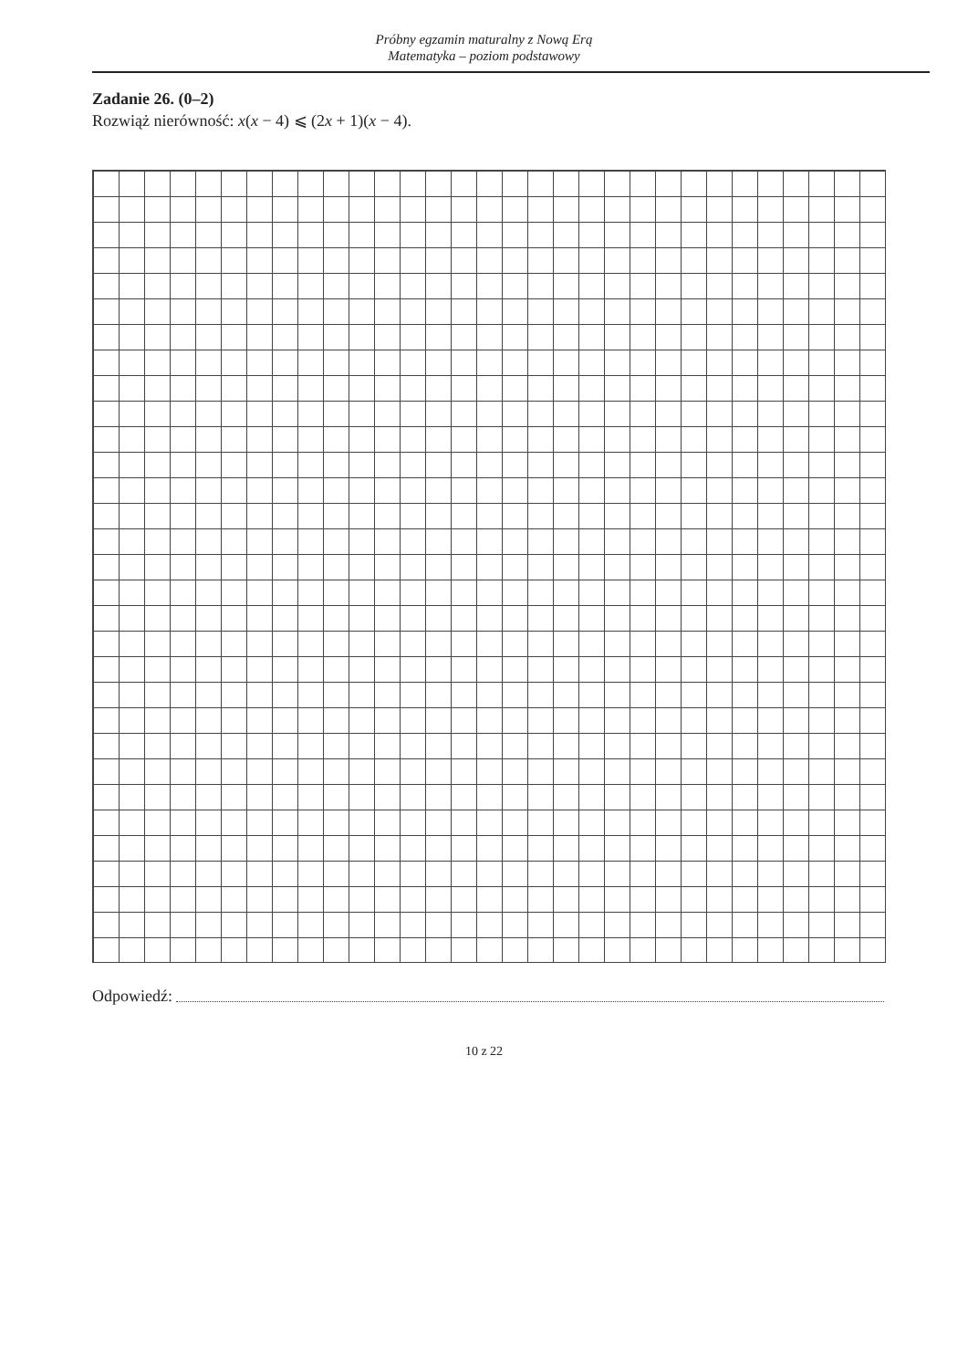Próbny egzamin maturalny z Nową Erą
Matematyka – poziom podstawowy
Zadanie 26. (0–2)
Rozwiąż nierówność: x(x − 4) ⩽ (2x + 1)(x − 4).
Odpowiedź:
10 z 22